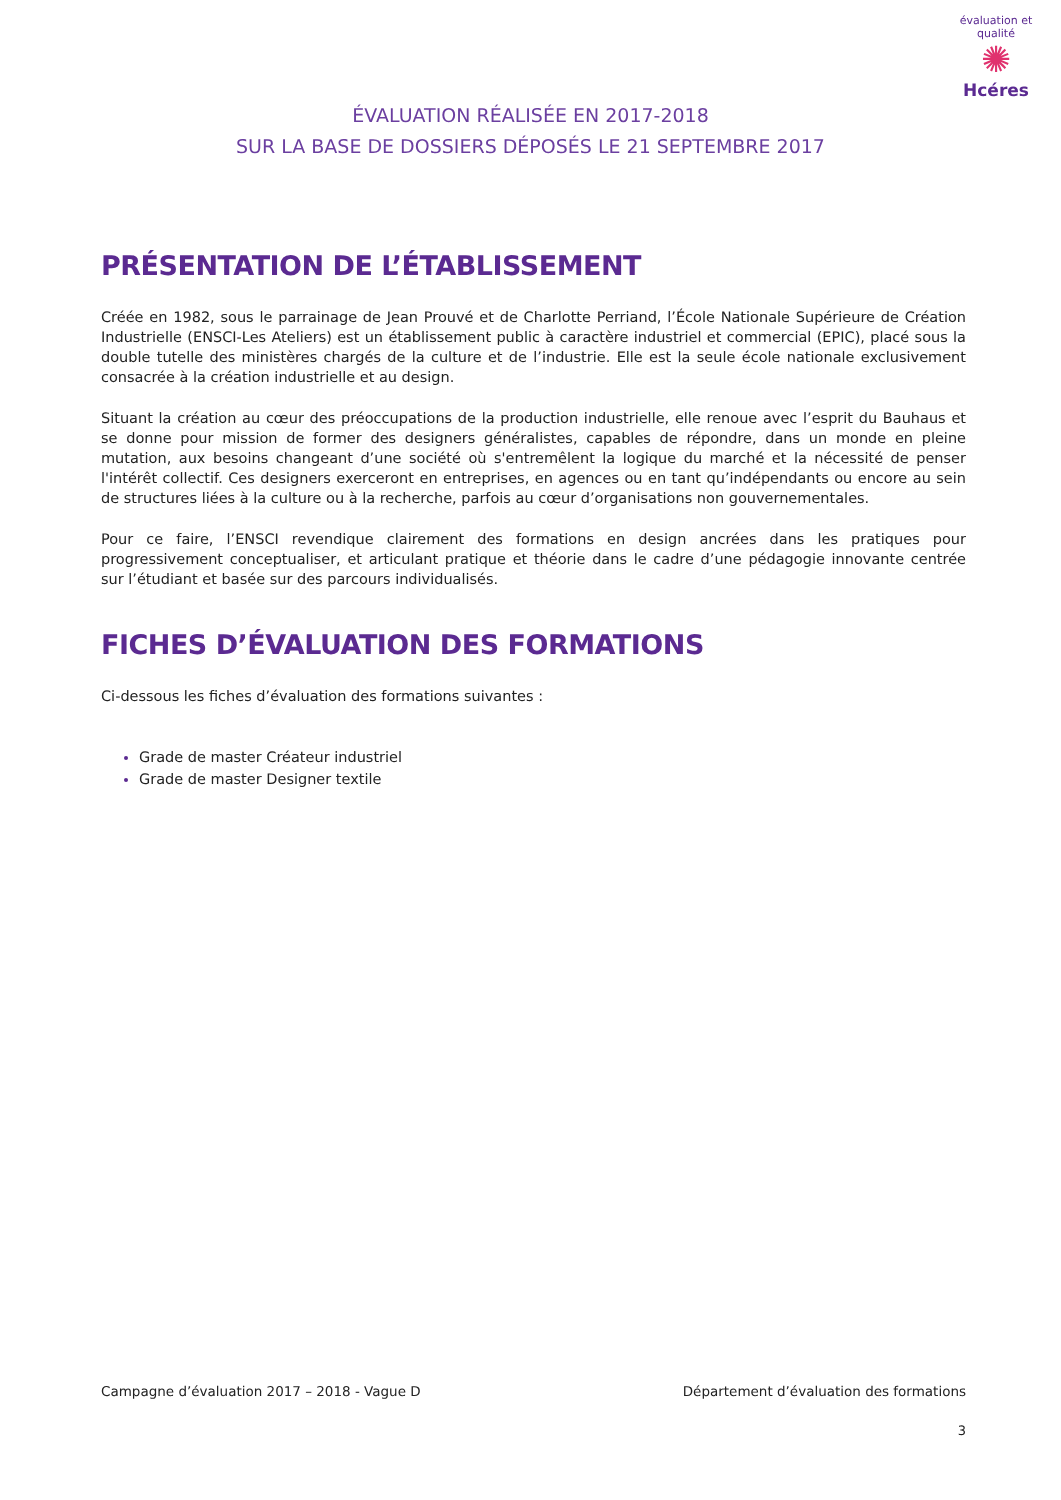évaluation et qualité
✺
Hcéres
ÉVALUATION RÉALISÉE EN 2017-2018
SUR LA BASE DE DOSSIERS DÉPOSÉS LE 21 SEPTEMBRE 2017
PRÉSENTATION DE L’ÉTABLISSEMENT
Créée en 1982, sous le parrainage de Jean Prouvé et de Charlotte Perriand, l’École Nationale Supérieure de Création Industrielle (ENSCI-Les Ateliers) est un établissement public à caractère industriel et commercial (EPIC), placé sous la double tutelle des ministères chargés de la culture et de l’industrie. Elle est la seule école nationale exclusivement consacrée à la création industrielle et au design.
Situant la création au cœur des préoccupations de la production industrielle, elle renoue avec l’esprit du Bauhaus et se donne pour mission de former des designers généralistes, capables de répondre, dans un monde en pleine mutation, aux besoins changeant d’une société où s'entremêlent la logique du marché et la nécessité de penser l'intérêt collectif. Ces designers exerceront en entreprises, en agences ou en tant qu’indépendants ou encore au sein de structures liées à la culture ou à la recherche, parfois au cœur d’organisations non gouvernementales.
Pour ce faire, l’ENSCI revendique clairement des formations en design ancrées dans les pratiques pour progressivement conceptualiser, et articulant pratique et théorie dans le cadre d’une pédagogie innovante centrée sur l’étudiant et basée sur des parcours individualisés.
FICHES D’ÉVALUATION DES FORMATIONS
Ci-dessous les fiches d’évaluation des formations suivantes :
Grade de master Créateur industriel
Grade de master Designer textile
Campagne d’évaluation 2017 – 2018 - Vague D Département d’évaluation des formations
3